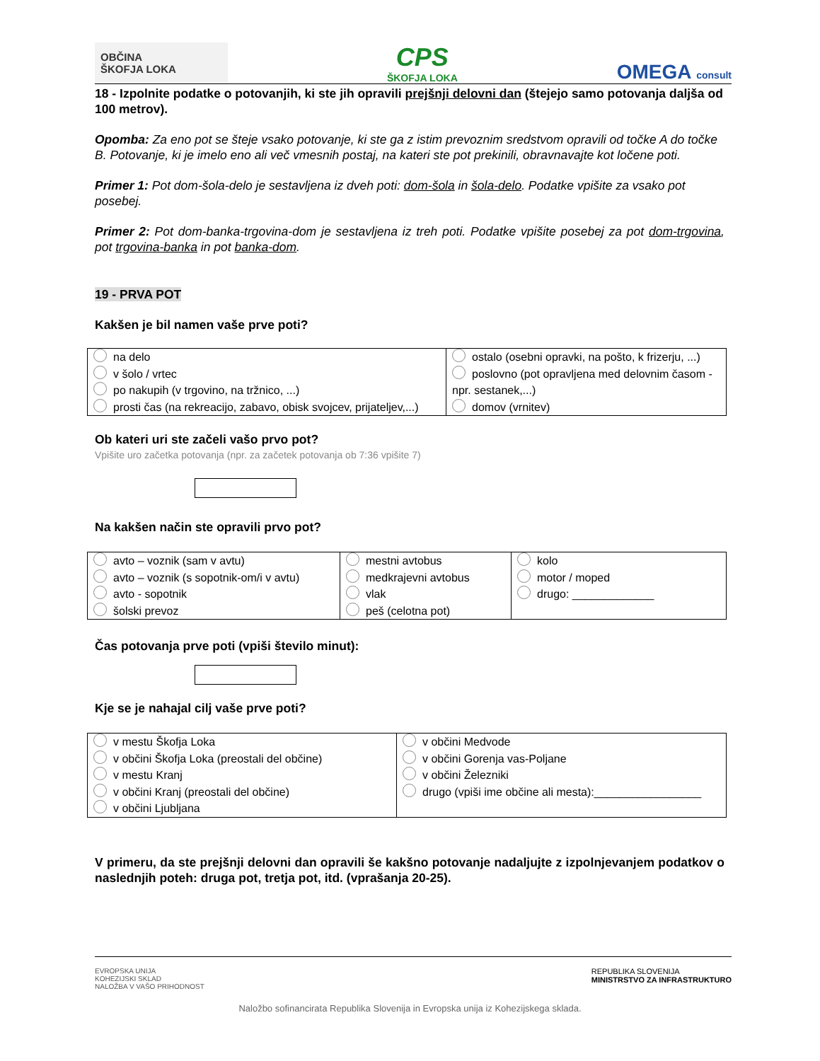OBČINA
ŠKOFJA LOKA
CPS
ŠKOFJA LOKA
OMEGA consult
18 - Izpolnite podatke o potovanjih, ki ste jih opravili prejšnji delovni dan (štejejo samo potovanja daljša od 100 metrov).
Opomba: Za eno pot se šteje vsako potovanje, ki ste ga z istim prevoznim sredstvom opravili od točke A do točke B. Potovanje, ki je imelo eno ali več vmesnih postaj, na kateri ste pot prekinili, obravnavajte kot ločene poti.
Primer 1: Pot dom-šola-delo je sestavljena iz dveh poti: dom-šola in šola-delo. Podatke vpišite za vsako pot posebej.
Primer 2: Pot dom-banka-trgovina-dom je sestavljena iz treh poti. Podatke vpišite posebej za pot dom-trgovina, pot trgovina-banka in pot banka-dom.
19 - PRVA POT
Kakšen je bil namen vaše prve poti?
| na delo v šolo / vrtec po nakupih (v trgovino, na tržnico, ...) prosti čas (na rekreacijo, zabavo, obisk svojcev, prijateljev,...) | ostalo (osebni opravki, na pošto, k frizerju, ...) poslovno (pot opravljena med delovnim časom - npr. sestanek,...) domov (vrnitev) |
Ob kateri uri ste začeli vašo prvo pot?
Vpišite uro začetka potovanja (npr. za začetek potovanja ob 7:36 vpišite 7)
Na kakšen način ste opravili prvo pot?
| avto – voznik (sam v avtu) avto – voznik (s sopotnik-om/i v avtu) avto - sopotnik šolski prevoz | mestni avtobus medkrajevni avtobus vlak peš (celotna pot) | kolo motor / moped drugo: _____________ |
Čas potovanja prve poti (vpiši število minut):
Kje se je nahajal cilj vaše prve poti?
| v mestu Škofja Loka v občini Škofja Loka (preostali del občine) v mestu Kranj v občini Kranj (preostali del občine) v občini Ljubljana | v občini Medvode v občini Gorenja vas-Poljane v občini Železniki drugo (vpiši ime občine ali mesta):_________________ |
V primeru, da ste prejšnji delovni dan opravili še kakšno potovanje nadaljujte z izpolnjevanjem podatkov o naslednjih poteh: druga pot, tretja pot, itd. (vprašanja 20-25).
EVROPSKA UNIJA
KOHEZIJSKI SKLAD
NALOŽBA V VAŠO PRIHODNOST
REPUBLIKA SLOVENIJA
MINISTRSTVO ZA INFRASTRUKTURO
Naložbo sofinancirata Republika Slovenija in Evropska unija iz Kohezijskega sklada.